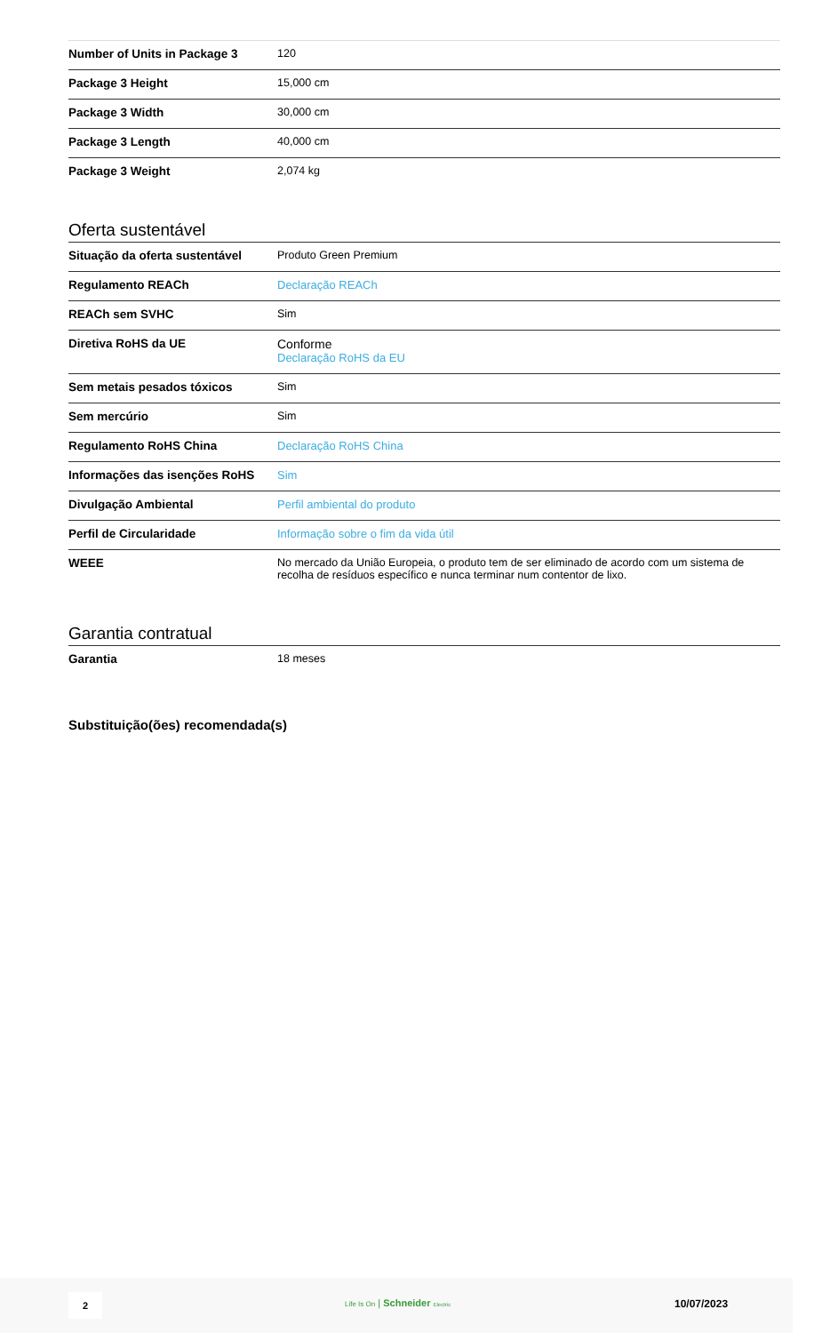| Number of Units in Package 3 | 120 |
| Package 3 Height | 15,000 cm |
| Package 3 Width | 30,000 cm |
| Package 3 Length | 40,000 cm |
| Package 3 Weight | 2,074 kg |
Oferta sustentável
| Situação da oferta sustentável | Produto Green Premium |
| Regulamento REACh | Declaração REACh |
| REACh sem SVHC | Sim |
| Diretiva RoHS da UE | Conforme Declaração RoHS da EU |
| Sem metais pesados tóxicos | Sim |
| Sem mercúrio | Sim |
| Regulamento RoHS China | Declaração RoHS China |
| Informações das isenções RoHS | Sim |
| Divulgação Ambiental | Perfil ambiental do produto |
| Perfil de Circularidade | Informação sobre o fim da vida útil |
| WEEE | No mercado da União Europeia, o produto tem de ser eliminado de acordo com um sistema de recolha de resíduos específico e nunca terminar num contentor de lixo. |
Garantia contratual
| Garantia | 18 meses |
Substituição(ões) recomendada(s)
2
Life Is On | Schneider Electric
10/07/2023